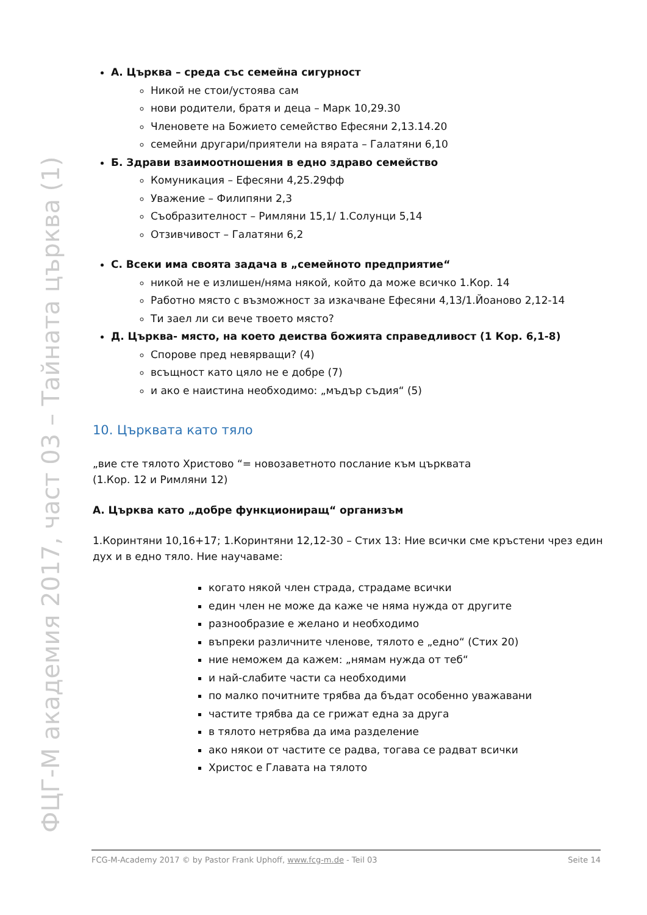ФЦГ-М академия 2017, част 03 – Тайната църква (1)
А. Църква – среда със семейна сигурност
Никой не стои/устоява сам
нови родители, братя и деца – Марк 10,29.30
Членовете на Божието семейство Ефесяни 2,13.14.20
семейни другари/приятели на вярата – Галатяни 6,10
Б. Здрави взаимоотношения в едно здраво семейство
Комуникация – Ефесяни 4,25.29фф
Уважение – Филипяни 2,3
Съобразителност – Римляни 15,1/ 1.Солунци 5,14
Отзивчивост – Галатяни 6,2
С. Всеки има своята задача в „семейното предприятие“
никой не е излишен/няма някой, който да може всичко 1.Кор. 14
Работно място с възможност за изкачване Ефесяни 4,13/1.Йоаново 2,12-14
Ти заел ли си вече твоето място?
Д. Църква- място, на което деиства божията справедливост (1 Кор. 6,1-8)
Спорове пред невярващи? (4)
всъщност като цяло не е добре (7)
и ако е наистина необходимо: „мъдър съдия“ (5)
10. Църквата като тяло
„вие сте тялото Христово “= новозаветното послание към църквата
(1.Кор. 12 и Римляни 12)
А. Църква като „добре функциониращ“ организъм
1.Коринтяни 10,16+17; 1.Коринтяни 12,12-30 – Стих 13: Ние всички сме кръстени чрез един дух и в едно тяло. Ние научаваме:
когато някой член страда, страдаме всички
един член не може да каже че няма нужда от другите
разнообразие е желано и необходимо
въпреки различните членове, тялото е „едно“ (Стих 20)
ние неможем да кажем: „нямам нужда от теб“
и най-слабите части са необходими
по малко почитните трябва да бъдат особенно уважавани
частите трябва да се грижат една за друга
в тялото нетрябва да има разделение
ако някои от частите се радва, тогава се радват всички
Христос е Главата на тялото
FCG-M-Academy 2017 © by Pastor Frank Uphoff, www.fcg-m.de - Teil 03 Seite 14